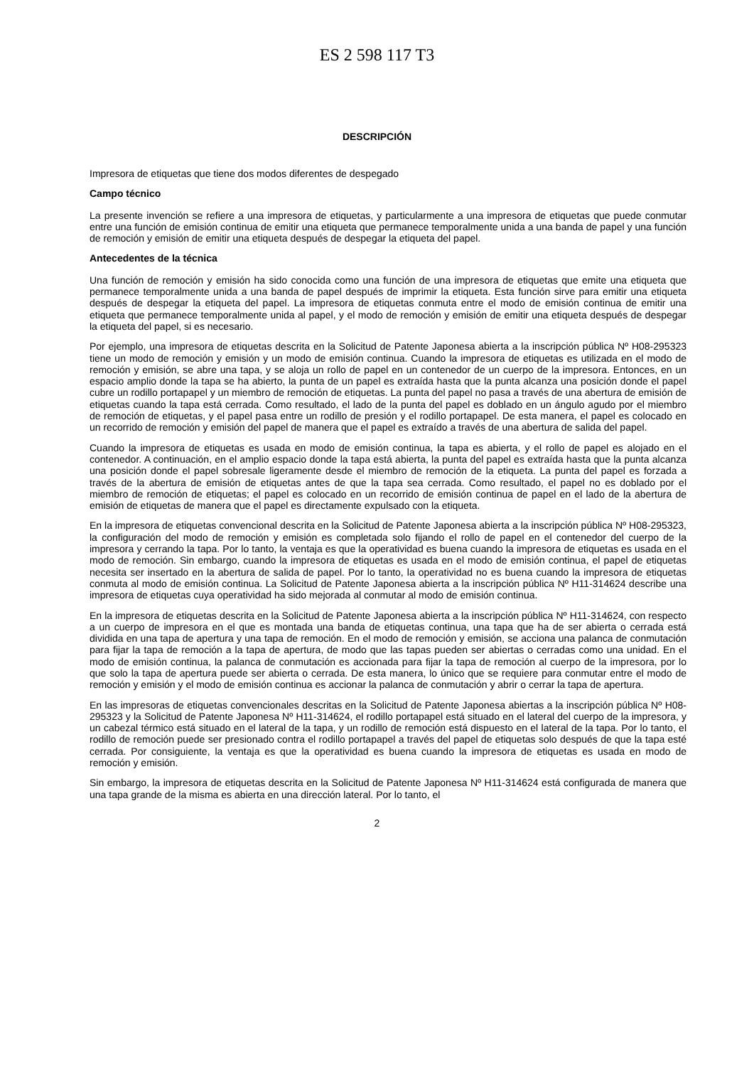ES 2 598 117 T3
DESCRIPCIÓN
Impresora de etiquetas que tiene dos modos diferentes de despegado
Campo técnico
La presente invención se refiere a una impresora de etiquetas, y particularmente a una impresora de etiquetas que puede conmutar entre una función de emisión continua de emitir una etiqueta que permanece temporalmente unida a una banda de papel y una función de remoción y emisión de emitir una etiqueta después de despegar la etiqueta del papel.
Antecedentes de la técnica
Una función de remoción y emisión ha sido conocida como una función de una impresora de etiquetas que emite una etiqueta que permanece temporalmente unida a una banda de papel después de imprimir la etiqueta. Esta función sirve para emitir una etiqueta después de despegar la etiqueta del papel. La impresora de etiquetas conmuta entre el modo de emisión continua de emitir una etiqueta que permanece temporalmente unida al papel, y el modo de remoción y emisión de emitir una etiqueta después de despegar la etiqueta del papel, si es necesario.
Por ejemplo, una impresora de etiquetas descrita en la Solicitud de Patente Japonesa abierta a la inscripción pública Nº H08-295323 tiene un modo de remoción y emisión y un modo de emisión continua. Cuando la impresora de etiquetas es utilizada en el modo de remoción y emisión, se abre una tapa, y se aloja un rollo de papel en un contenedor de un cuerpo de la impresora. Entonces, en un espacio amplio donde la tapa se ha abierto, la punta de un papel es extraída hasta que la punta alcanza una posición donde el papel cubre un rodillo portapapel y un miembro de remoción de etiquetas. La punta del papel no pasa a través de una abertura de emisión de etiquetas cuando la tapa está cerrada. Como resultado, el lado de la punta del papel es doblado en un ángulo agudo por el miembro de remoción de etiquetas, y el papel pasa entre un rodillo de presión y el rodillo portapapel. De esta manera, el papel es colocado en un recorrido de remoción y emisión del papel de manera que el papel es extraído a través de una abertura de salida del papel.
Cuando la impresora de etiquetas es usada en modo de emisión continua, la tapa es abierta, y el rollo de papel es alojado en el contenedor. A continuación, en el amplio espacio donde la tapa está abierta, la punta del papel es extraída hasta que la punta alcanza una posición donde el papel sobresale ligeramente desde el miembro de remoción de la etiqueta. La punta del papel es forzada a través de la abertura de emisión de etiquetas antes de que la tapa sea cerrada. Como resultado, el papel no es doblado por el miembro de remoción de etiquetas; el papel es colocado en un recorrido de emisión continua de papel en el lado de la abertura de emisión de etiquetas de manera que el papel es directamente expulsado con la etiqueta.
En la impresora de etiquetas convencional descrita en la Solicitud de Patente Japonesa abierta a la inscripción pública Nº H08-295323, la configuración del modo de remoción y emisión es completada solo fijando el rollo de papel en el contenedor del cuerpo de la impresora y cerrando la tapa. Por lo tanto, la ventaja es que la operatividad es buena cuando la impresora de etiquetas es usada en el modo de remoción. Sin embargo, cuando la impresora de etiquetas es usada en el modo de emisión continua, el papel de etiquetas necesita ser insertado en la abertura de salida de papel. Por lo tanto, la operatividad no es buena cuando la impresora de etiquetas conmuta al modo de emisión continua. La Solicitud de Patente Japonesa abierta a la inscripción pública Nº H11-314624 describe una impresora de etiquetas cuya operatividad ha sido mejorada al conmutar al modo de emisión continua.
En la impresora de etiquetas descrita en la Solicitud de Patente Japonesa abierta a la inscripción pública Nº H11-314624, con respecto a un cuerpo de impresora en el que es montada una banda de etiquetas continua, una tapa que ha de ser abierta o cerrada está dividida en una tapa de apertura y una tapa de remoción. En el modo de remoción y emisión, se acciona una palanca de conmutación para fijar la tapa de remoción a la tapa de apertura, de modo que las tapas pueden ser abiertas o cerradas como una unidad. En el modo de emisión continua, la palanca de conmutación es accionada para fijar la tapa de remoción al cuerpo de la impresora, por lo que solo la tapa de apertura puede ser abierta o cerrada. De esta manera, lo único que se requiere para conmutar entre el modo de remoción y emisión y el modo de emisión continua es accionar la palanca de conmutación y abrir o cerrar la tapa de apertura.
En las impresoras de etiquetas convencionales descritas en la Solicitud de Patente Japonesa abiertas a la inscripción pública Nº H08-295323 y la Solicitud de Patente Japonesa Nº H11-314624, el rodillo portapapel está situado en el lateral del cuerpo de la impresora, y un cabezal térmico está situado en el lateral de la tapa, y un rodillo de remoción está dispuesto en el lateral de la tapa. Por lo tanto, el rodillo de remoción puede ser presionado contra el rodillo portapapel a través del papel de etiquetas solo después de que la tapa esté cerrada. Por consiguiente, la ventaja es que la operatividad es buena cuando la impresora de etiquetas es usada en modo de remoción y emisión.
Sin embargo, la impresora de etiquetas descrita en la Solicitud de Patente Japonesa Nº H11-314624 está configurada de manera que una tapa grande de la misma es abierta en una dirección lateral. Por lo tanto, el
2